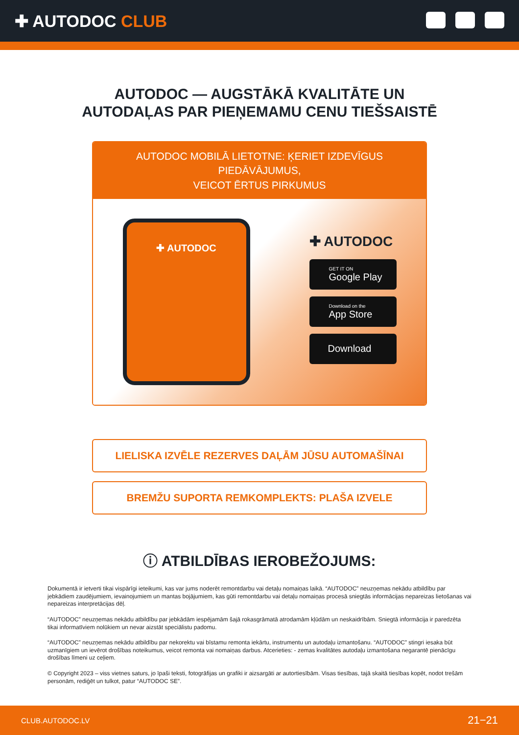✚ AUTODOC CLUB
AUTODOC — AUGSTĀKĀ KVALITĀTE UN
AUTODAĻAS PAR PIEŅEMAMU CENU TIEŠSAISTĒ
AUTODOC MOBILĀ LIETOTNE: ĶERIET IZDEVĪGUS PIEDĀVĀJUMUS,
VEICOT ĒRTUS PIRKUMUS
✚ AUTODOC
✚ AUTODOC
GET IT ON
Google Play
Download on the
App Store
Download
LIELISKA IZVĒLE REZERVES DAĻĀM JŪSU AUTOMAŠĪNAI
BREMŽU SUPORTA REMKOMPLEKTS: PLAŠA IZVELE
ⓘ ATBILDĪBAS IEROBEŽOJUMS:
Dokumentā ir ietverti tikai vispārīgi ieteikumi, kas var jums noderēt remontdarbu vai detaļu nomaiņas laikā. “AUTODOC” neuzņemas nekādu atbildību par jebkādiem zaudējumiem, ievainojumiem un mantas bojājumiem, kas gūti remontdarbu vai detaļu nomaiņas procesā sniegtās informācijas nepareizas lietošanas vai nepareizas interpretācijas dēļ.
“AUTODOC” neuzņemas nekādu atbildību par jebkādām iespējamām šajā rokasgrāmatā atrodamām kļūdām un neskaidrībām. Sniegtā informācija ir paredzēta tikai informatīviem nolūkiem un nevar aizstāt speciālistu padomu.
“AUTODOC” neuzņemas nekādu atbildību par nekorektu vai bīstamu remonta iekārtu, instrumentu un autodaļu izmantošanu. “AUTODOC” stingri iesaka būt uzmanīgiem un ievērot drošības noteikumus, veicot remonta vai nomaiņas darbus. Atcerieties: - zemas kvalitātes autodaļu izmantošana negarantē pienācīgu drošības līmeni uz ceļiem.
© Copyright 2023 – viss vietnes saturs, jo īpaši teksti, fotogrāfijas un grafiki ir aizsargāti ar autortiesībām. Visas tiesības, tajā skaitā tiesības kopēt, nodot trešām personām, rediģēt un tulkot, patur “AUTODOC SE”.
CLUB.AUTODOC.LV 21−21